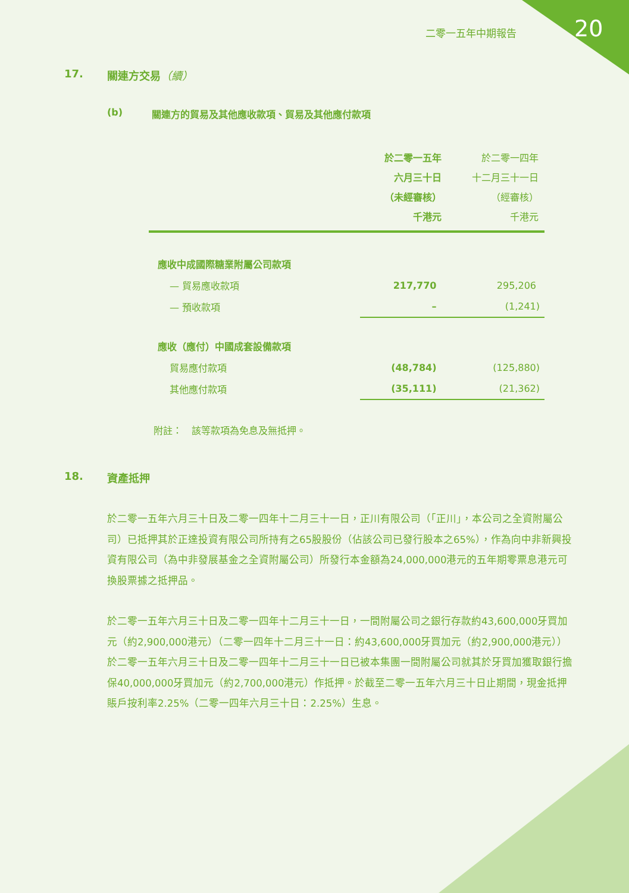二零一五年中期報告 20
17. 關連方交易（續）
(b) 關連方的貿易及其他應收款項、貿易及其他應付款項
| | 於二零一五年 六月三十日 （未經審核） 千港元 | 於二零一四年 十二月三十一日 （經審核） 千港元 |
| --- | --- | --- |
| 應收中成國際糖業附屬公司款項 | | |
| — 貿易應收款項 | 217,770 | 295,206 |
| — 預收款項 | – | (1,241) |
| 應收（應付）中國成套設備款項 | | |
| 貿易應付款項 | (48,784) | (125,880) |
| 其他應付款項 | (35,111) | (21,362) |
附註：　該等款項為免息及無抵押。
18. 資產抵押
於二零一五年六月三十日及二零一四年十二月三十一日，正川有限公司（「正川」，本公司之全資附屬公司）已抵押其於正達投資有限公司所持有之65股股份（佔該公司已發行股本之65%），作為向中非新興投資有限公司（為中非發展基金之全資附屬公司）所發行本金額為24,000,000港元的五年期零票息港元可換股票據之抵押品。
於二零一五年六月三十日及二零一四年十二月三十一日，一間附屬公司之銀行存款約43,600,000牙買加元（約2,900,000港元）（二零一四年十二月三十一日：約43,600,000牙買加元（約2,900,000港元））於二零一五年六月三十日及二零一四年十二月三十一日已被本集團一間附屬公司就其於牙買加獲取銀行擔保40,000,000牙買加元（約2,700,000港元）作抵押。於截至二零一五年六月三十日止期間，現金抵押賬戶按利率2.25%（二零一四年六月三十日：2.25%）生息。